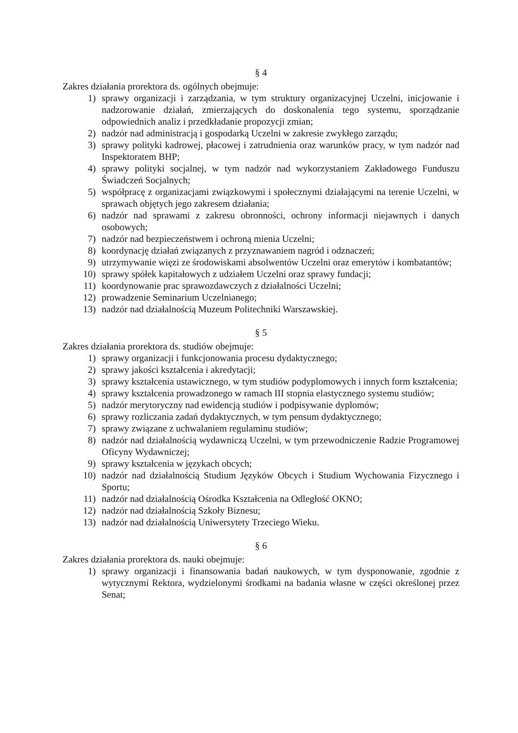§ 4
Zakres działania prorektora ds. ogólnych obejmuje:
1) sprawy organizacji i zarządzania, w tym struktury organizacyjnej Uczelni, inicjowanie i nadzorowanie działań, zmierzających do doskonalenia tego systemu, sporządzanie odpowiednich analiz i przedkładanie propozycji zmian;
2) nadzór nad administracją i gospodarką Uczelni w zakresie zwykłego zarządu;
3) sprawy polityki kadrowej, płacowej i zatrudnienia oraz warunków pracy, w tym nadzór nad Inspektoratem BHP;
4) sprawy polityki socjalnej, w tym nadzór nad wykorzystaniem Zakładowego Funduszu Świadczeń Socjalnych;
5) współpracę z organizacjami związkowymi i społecznymi działającymi na terenie Uczelni, w sprawach objętych jego zakresem działania;
6) nadzór nad sprawami z zakresu obronności, ochrony informacji niejawnych i danych osobowych;
7) nadzór nad bezpieczeństwem i ochroną mienia Uczelni;
8) koordynację działań związanych z przyznawaniem nagród i odznaczeń;
9) utrzymywanie więzi ze środowiskami absolwentów Uczelni oraz emerytów i kombatantów;
10) sprawy spółek kapitałowych z udziałem Uczelni oraz sprawy fundacji;
11) koordynowanie prac sprawozdawczych z działalności Uczelni;
12) prowadzenie Seminarium Uczelnianego;
13) nadzór nad działalnością Muzeum Politechniki Warszawskiej.
§ 5
Zakres działania prorektora ds. studiów obejmuje:
1) sprawy organizacji i funkcjonowania procesu dydaktycznego;
2) sprawy jakości kształcenia i akredytacji;
3) sprawy kształcenia ustawicznego, w tym studiów podyplomowych i innych form kształcenia;
4) sprawy kształcenia prowadzonego w ramach III stopnia elastycznego systemu studiów;
5) nadzór merytoryczny nad ewidencją studiów i podpisywanie dyplomów;
6) sprawy rozliczania zadań dydaktycznych, w tym pensum dydaktycznego;
7) sprawy związane z uchwalaniem regulaminu studiów;
8) nadzór nad działalnością wydawniczą Uczelni, w tym przewodniczenie Radzie Programowej Oficyny Wydawniczej;
9) sprawy kształcenia w językach obcych;
10) nadzór nad działalnością Studium Języków Obcych i Studium Wychowania Fizycznego i Sportu;
11) nadzór nad działalnością Ośrodka Kształcenia na Odległość OKNO;
12) nadzór nad działalnością Szkoły Biznesu;
13) nadzór nad działalnością Uniwersytety Trzeciego Wieku.
§ 6
Zakres działania prorektora ds. nauki obejmuje:
1) sprawy organizacji i finansowania badań naukowych, w tym dysponowanie, zgodnie z wytycznymi Rektora, wydzielonymi środkami na badania własne w części określonej przez Senat;